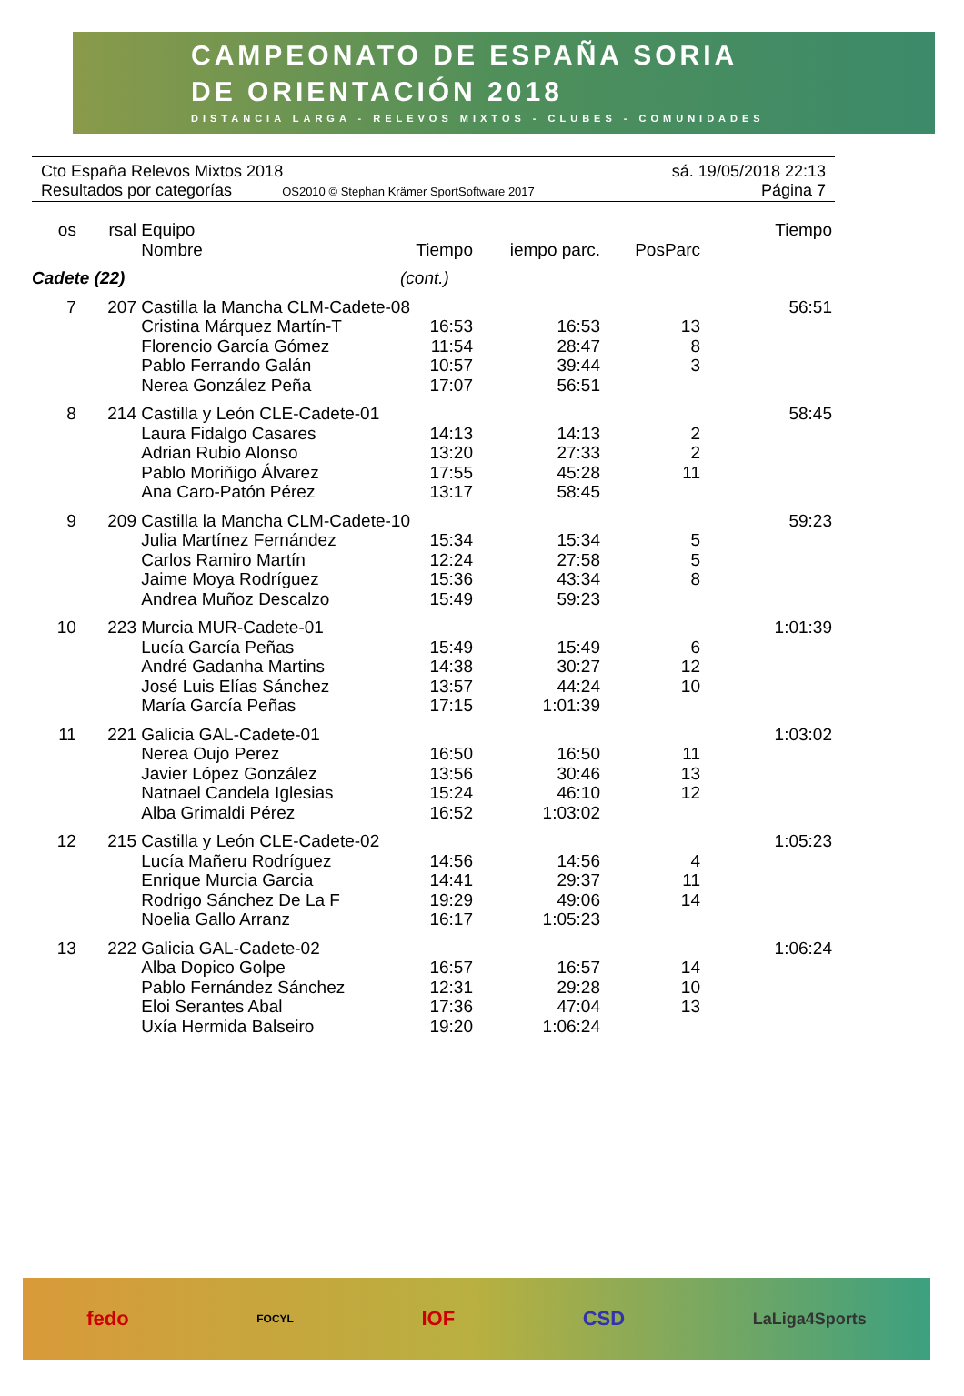CAMPEONATO DE ESPAÑA SORIA
DE ORIENTACIÓN 2018
DISTANCIA LARGA - RELEVOS MIXTOS - CLUBES - COMUNIDADES
Cto España Relevos Mixtos 2018 sá. 19/05/2018 22:13
Resultados por categorías OS2010 © Stephan Krämer SportSoftware 2017 Página 7
| os | rsal | Equipo Nombre | Tiempo | iempo parc. | PosParc | Tiempo |
| --- | --- | --- | --- | --- | --- | --- |
| Cadete (22) | | | (cont.) | | | |
| 7 | 207 | Castilla la Mancha CLM-Cadete-08 | | | | 56:51 |
| | | Cristina Márquez Martín-T | 16:53 | 16:53 | 13 | |
| | | Florencio García Gómez | 11:54 | 28:47 | 8 | |
| | | Pablo Ferrando Galán | 10:57 | 39:44 | 3 | |
| | | Nerea González Peña | 17:07 | 56:51 | | |
| 8 | 214 | Castilla y León CLE-Cadete-01 | | | | 58:45 |
| | | Laura Fidalgo Casares | 14:13 | 14:13 | 2 | |
| | | Adrian Rubio Alonso | 13:20 | 27:33 | 2 | |
| | | Pablo Moriñigo Álvarez | 17:55 | 45:28 | 11 | |
| | | Ana Caro-Patón Pérez | 13:17 | 58:45 | | |
| 9 | 209 | Castilla la Mancha CLM-Cadete-10 | | | | 59:23 |
| | | Julia Martínez Fernández | 15:34 | 15:34 | 5 | |
| | | Carlos Ramiro Martín | 12:24 | 27:58 | 5 | |
| | | Jaime Moya Rodríguez | 15:36 | 43:34 | 8 | |
| | | Andrea Muñoz Descalzo | 15:49 | 59:23 | | |
| 10 | 223 | Murcia MUR-Cadete-01 | | | | 1:01:39 |
| | | Lucía García Peñas | 15:49 | 15:49 | 6 | |
| | | André Gadanha Martins | 14:38 | 30:27 | 12 | |
| | | José Luis Elías Sánchez | 13:57 | 44:24 | 10 | |
| | | María García Peñas | 17:15 | 1:01:39 | | |
| 11 | 221 | Galicia GAL-Cadete-01 | | | | 1:03:02 |
| | | Nerea Oujo Perez | 16:50 | 16:50 | 11 | |
| | | Javier López González | 13:56 | 30:46 | 13 | |
| | | Natnael Candela Iglesias | 15:24 | 46:10 | 12 | |
| | | Alba Grimaldi Pérez | 16:52 | 1:03:02 | | |
| 12 | 215 | Castilla y León CLE-Cadete-02 | | | | 1:05:23 |
| | | Lucía Mañeru Rodríguez | 14:56 | 14:56 | 4 | |
| | | Enrique Murcia Garcia | 14:41 | 29:37 | 11 | |
| | | Rodrigo Sánchez De La F | 19:29 | 49:06 | 14 | |
| | | Noelia Gallo Arranz | 16:17 | 1:05:23 | | |
| 13 | 222 | Galicia GAL-Cadete-02 | | | | 1:06:24 |
| | | Alba Dopico Golpe | 16:57 | 16:57 | 14 | |
| | | Pablo Fernández Sánchez | 12:31 | 29:28 | 10 | |
| | | Eloi Serantes Abal | 17:36 | 47:04 | 13 | |
| | | Uxía Hermida Balseiro | 19:20 | 1:06:24 | | |
fedo FOCYL IOF CSD LaLiga4Sports